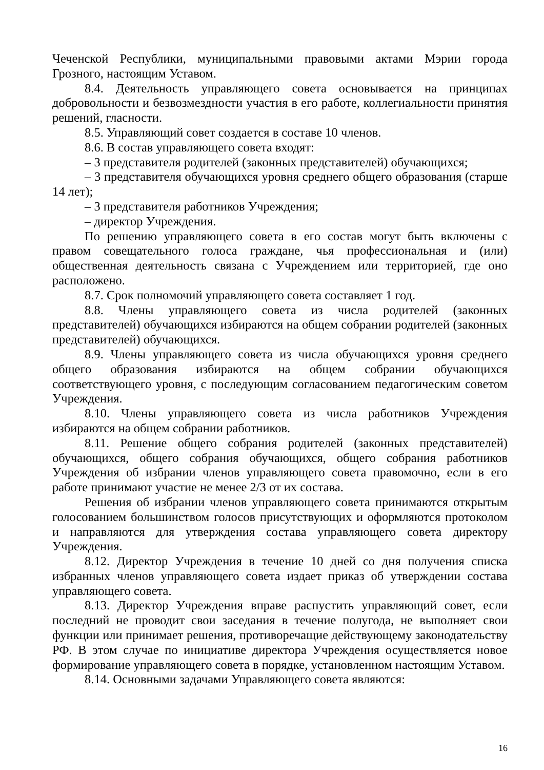Чеченской Республики, муниципальными правовыми актами Мэрии города Грозного, настоящим Уставом.
8.4. Деятельность управляющего совета основывается на принципах добровольности и безвозмездности участия в его работе, коллегиальности принятия решений, гласности.
8.5. Управляющий совет создается в составе 10 членов.
8.6. В состав управляющего совета входят:
– 3 представителя родителей (законных представителей) обучающихся;
– 3 представителя обучающихся уровня среднего общего образования (старше 14 лет);
– 3 представителя работников Учреждения;
– директор Учреждения.
По решению управляющего совета в его состав могут быть включены с правом совещательного голоса граждане, чья профессиональная и (или) общественная деятельность связана с Учреждением или территорией, где оно расположено.
8.7. Срок полномочий управляющего совета составляет 1 год.
8.8. Члены управляющего совета из числа родителей (законных представителей) обучающихся избираются на общем собрании родителей (законных представителей) обучающихся.
8.9. Члены управляющего совета из числа обучающихся уровня среднего общего образования избираются на общем собрании обучающихся соответствующего уровня, с последующим согласованием педагогическим советом Учреждения.
8.10. Члены управляющего совета из числа работников Учреждения избираются на общем собрании работников.
8.11. Решение общего собрания родителей (законных представителей) обучающихся, общего собрания обучающихся, общего собрания работников Учреждения об избрании членов управляющего совета правомочно, если в его работе принимают участие не менее 2/3 от их состава.
Решения об избрании членов управляющего совета принимаются открытым голосованием большинством голосов присутствующих и оформляются протоколом и направляются для утверждения состава управляющего совета директору Учреждения.
8.12. Директор Учреждения в течение 10 дней со дня получения списка избранных членов управляющего совета издает приказ об утверждении состава управляющего совета.
8.13. Директор Учреждения вправе распустить управляющий совет, если последний не проводит свои заседания в течение полугода, не выполняет свои функции или принимает решения, противоречащие действующему законодательству РФ. В этом случае по инициативе директора Учреждения осуществляется новое формирование управляющего совета в порядке, установленном настоящим Уставом.
8.14. Основными задачами Управляющего совета являются:
16